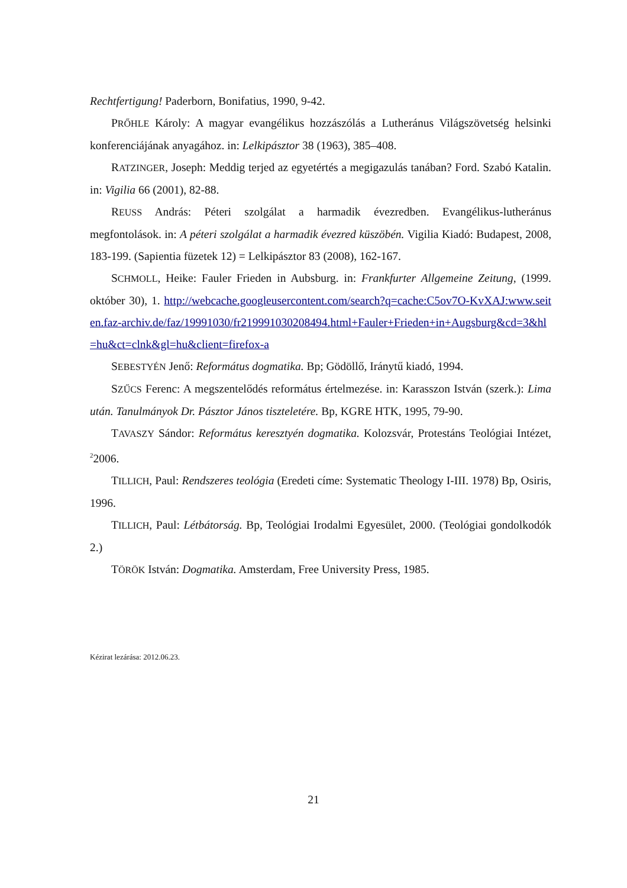Rechtfertigung! Paderborn, Bonifatius, 1990, 9-42.
PRŐHLE Károly: A magyar evangélikus hozzászólás a Lutheránus Világszövetség helsinki konferenciájának anyagához. in: Lelkipásztor 38 (1963), 385–408.
RATZINGER, Joseph: Meddig terjed az egyetértés a megigazulás tanában? Ford. Szabó Katalin. in: Vigilia 66 (2001), 82-88.
REUSS András: Péteri szolgálat a harmadik évezredben. Evangélikus-lutheránus megfontolások. in: A péteri szolgálat a harmadik évezred küszöbén. Vigilia Kiadó: Budapest, 2008, 183-199. (Sapientia füzetek 12) = Lelkipásztor 83 (2008), 162-167.
SCHMOLL, Heike: Fauler Frieden in Aubsburg. in: Frankfurter Allgemeine Zeitung, (1999. október 30), 1. http://webcache.googleusercontent.com/search?q=cache:C5ov7O-KvXAJ:www.seiten.faz-archiv.de/faz/19991030/fr219991030208494.html+Fauler+Frieden+in+Augsburg&cd=3&hl=hu&ct=clnk&gl=hu&client=firefox-a
SEBESTYÉN Jenő: Református dogmatika. Bp; Gödöllő, Iránytű kiadó, 1994.
SZŰCS Ferenc: A megszentelődés református értelmezése. in: Karasszon István (szerk.): Lima után. Tanulmányok Dr. Pásztor János tiszteletére. Bp, KGRE HTK, 1995, 79-90.
TAVASZY Sándor: Református keresztyén dogmatika. Kolozsvár, Protestáns Teológiai Intézet, <sup>2</sup>2006.
TILLICH, Paul: Rendszeres teológia (Eredeti címe: Systematic Theology I-III. 1978) Bp, Osiris, 1996.
TILLICH, Paul: Létbátorság. Bp, Teológiai Irodalmi Egyesület, 2000. (Teológiai gondolkodók 2.)
TÖRÖK István: Dogmatika. Amsterdam, Free University Press, 1985.
Kézirat lezárása: 2012.06.23.
21